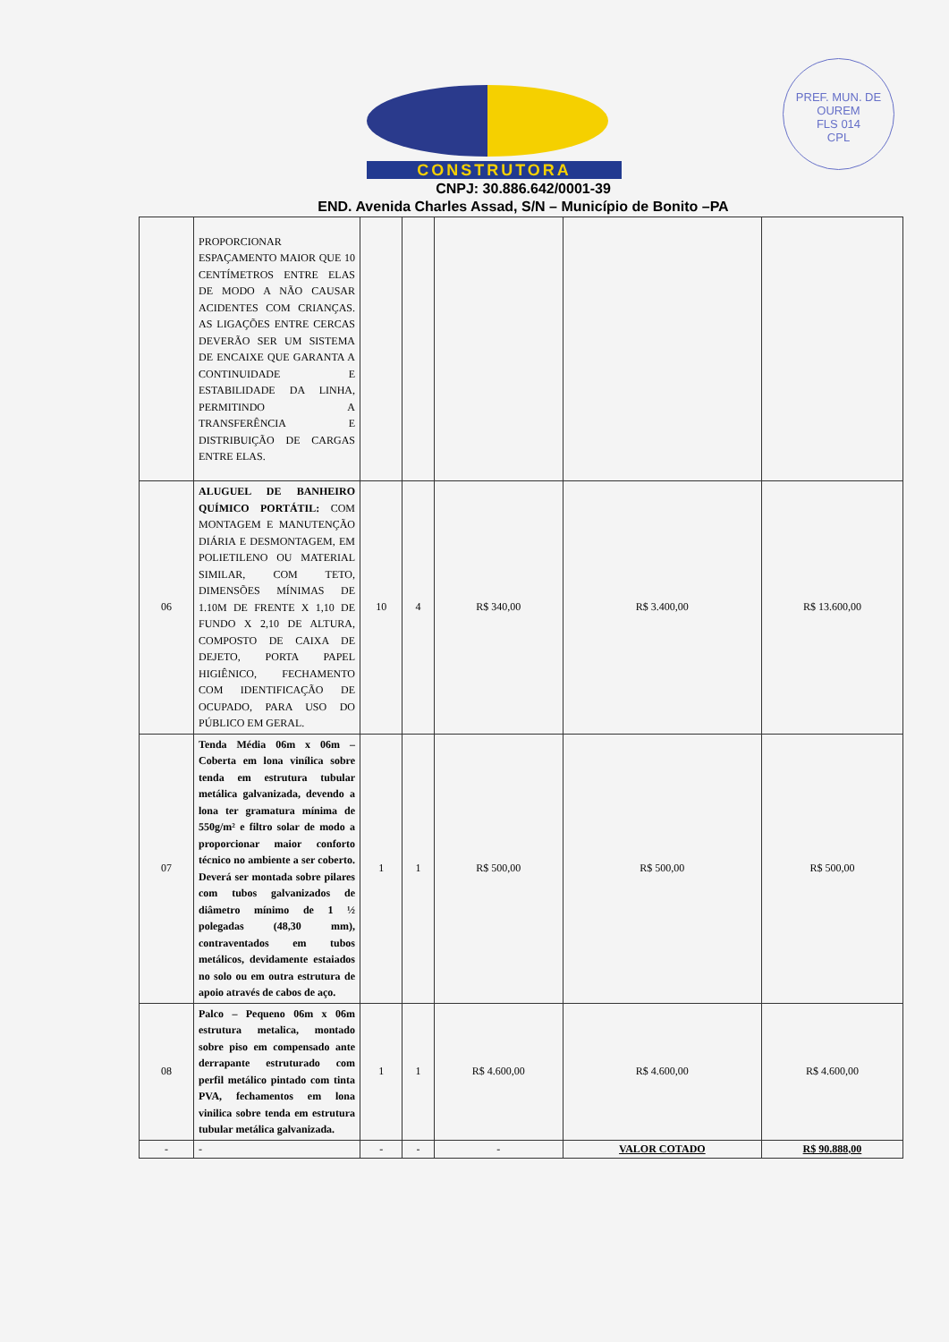PREF. MUN. DE OUREM
FLS 014
CPL
CONSTRUTORA
CNPJ: 30.886.642/0001-39
END. Avenida Charles Assad, S/N – Município de Bonito –PA
| | PROPORCIONAR ESPAÇAMENTO MAIOR QUE 10 CENTÍMETROS ENTRE ELAS DE MODO A NÃO CAUSAR ACIDENTES COM CRIANÇAS. AS LIGAÇÕES ENTRE CERCAS DEVERÃO SER UM SISTEMA DE ENCAIXE QUE GARANTA A CONTINUIDADE E ESTABILIDADE DA LINHA, PERMITINDO A TRANSFERÊNCIA E DISTRIBUIÇÃO DE CARGAS ENTRE ELAS. | | | | | |
| 06 | ALUGUEL DE BANHEIRO QUÍMICO PORTÁTIL: COM MONTAGEM E MANUTENÇÃO DIÁRIA E DESMONTAGEM, EM POLIETILENO OU MATERIAL SIMILAR, COM TETO, DIMENSÕES MÍNIMAS DE 1.10M DE FRENTE X 1,10 DE FUNDO X 2,10 DE ALTURA, COMPOSTO DE CAIXA DE DEJETO, PORTA PAPEL HIGIÊNICO, FECHAMENTO COM IDENTIFICAÇÃO DE OCUPADO, PARA USO DO PÚBLICO EM GERAL. | 10 | 4 | R$ 340,00 | R$ 3.400,00 | R$ 13.600,00 |
| 07 | Tenda Média 06m x 06m – Coberta em lona vinílica sobre tenda em estrutura tubular metálica galvanizada, devendo a lona ter gramatura mínima de 550g/m² e filtro solar de modo a proporcionar maior conforto técnico no ambiente a ser coberto. Deverá ser montada sobre pilares com tubos galvanizados de diâmetro mínimo de 1 ½ polegadas (48,30 mm), contraventados em tubos metálicos, devidamente estaiados no solo ou em outra estrutura de apoio através de cabos de aço. | 1 | 1 | R$ 500,00 | R$ 500,00 | R$ 500,00 |
| 08 | Palco – Pequeno 06m x 06m estrutura metalica, montado sobre piso em compensado ante derrapante estruturado com perfil metálico pintado com tinta PVA, fechamentos em lona vinilica sobre tenda em estrutura tubular metálica galvanizada. | 1 | 1 | R$ 4.600,00 | R$ 4.600,00 | R$ 4.600,00 |
| - | - | - | - | - | VALOR COTADO | R$ 90.888,00 |